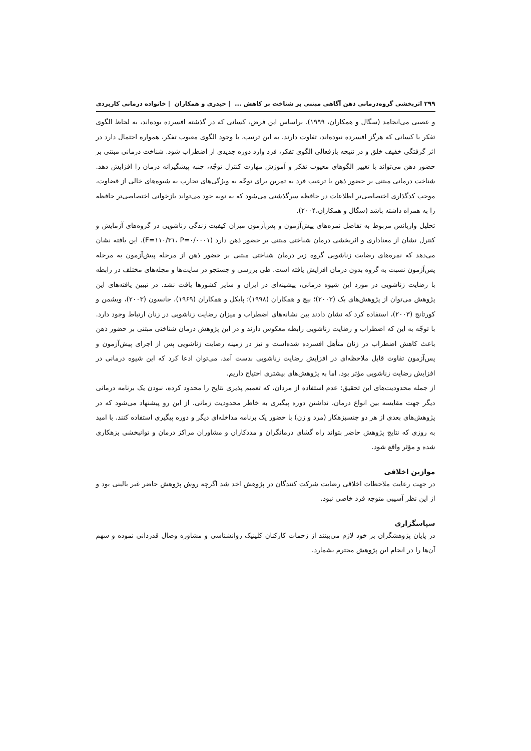۲۹۹ اثربخشی گروه‌درمانی ذهن آگاهی مبتنی بر شناخت بر کاهش ... | حیدری و همکاران | خانواده درمانی کاربردی
و عصبی می‌انجامد (سگال و همکاران، ۱۹۹۹). براساس این فرض، کسانی که در گذشته افسرده بوده‌اند، به لحاظ الگوی تفکر با کسانی که هرگز افسرده نبوده‌اند، تفاوت دارند. به این ترتیب، با وجود الگوی معیوب تفکر، همواره احتمال دارد در اثر گرفتگی خفیف خلق و در نتیجه بازفعالی الگوی تفکر، فرد وارد دوره جدیدی از اضطراب شود. شناخت درمانی مبتنی بر حضور ذهن می‌تواند با تغییر الگوهای معیوب تفکر و آموزش مهارت کنترل توجّه، جنبه پیشگیرانه درمان را افزایش دهد. شناخت درمانی مبتنی بر حضور ذهن با ترغیب فرد به تمرین برای توجّه به ویژگی‌های تجارب به شیوه‌های خالی از قضاوت، موجب کدگذاری اختصاصی‌تر اطلاعات در حافظه سرگذشتی می‌شود که به نوبه خود می‌تواند بازخوانی اختصاصی‌تر حافظه را به همراه داشته باشد (سگال و همکاران،۲۰۰۴).
تحلیل واریانس مربوط به تفاضل نمره‌های پیش‌آزمون و پس‌آزمون میزان کیفیت زندگی زناشویی در گروه‌های آزمایش و کنترل نشان از معناداری و اثربخشی درمان شناختی مبتنی بر حضور ذهن دارد (F=۱۱۰/۳۱، P=۰/۰۰۰۱). این یافته نشان می‌دهد که نمره‌های رضایت زناشویی گروه زیر درمان شناختی مبتنی بر حضور ذهن از مرحله پیش‌آزمون به مرحله پس‌آزمون نسبت به گروه بدون درمان افزایش یافته است. طی بررسی و جستجو در سایت‌ها و مجله‌های مختلف در رابطه با رضایت زناشویی در مورد این شیوه درمانی، پیشینه‌ای در ایران و سایر کشورها یافت نشد. در تبیین یافته‌های این پژوهش می‌توان از پژوهش‌های بک (۲۰۰۳)؛ بیچ و همکاران (۱۹۹۸)؛ پایکل و همکاران (۱۹۶۹)، جانسون (۲۰۰۳)، ویشمن و کورتانج (۲۰۰۳)، استفاده کرد که نشان دادند بین نشانه‌های اضطراب و میزان رضایت زناشویی در زنان ارتباط وجود دارد. با توجّه به این که اضطراب و رضایت زناشویی رابطه معکوس دارند و در این پژوهش درمان شناختی مبتنی بر حضور ذهن باعث کاهش اضطراب در زنان متأهل افسرده شده‌است و نیز در زمینه رضایت زناشویی پس از اجرای پیش‌آزمون و پس‌آزمون تفاوت قابل ملاحظه‌ای در افزایش رضایت زناشویی بدست آمد، می‌توان ادعا کرد که این شیوه درمانی در افزایش رضایت زناشویی مؤثر بود. اما به پژوهش‌های بیشتری احتیاج داریم.
از جمله محدودیت‌های این تحقیق: عدم استفاده از مردان، که تعمیم پذیری نتایج را محدود کرده، نبودن یک برنامه درمانی دیگر جهت مقایسه بین انواع درمان، نداشتن دوره پیگیری به خاطر محدودیت زمانی. از این رو پیشنهاد می‌شود که در پژوهش‌های بعدی از هر دو جنسبزهکار (مرد و زن) با حضور یک برنامه مداخله‌ای دیگر و دوره پیگیری استفاده کنند. با امید به روزی که نتایج پژوهش حاضر بتواند راه گشای درمانگران و مددکاران و مشاوران مراکز درمان و توانبخشی بزهکاری شده و مؤثر واقع شود.
موازین اخلاقی
در جهت رعایت ملاحظات اخلاقی رضایت شرکت کنندگان در پژوهش اخد شد اگرچه روش پژوهش حاضر غیر بالینی بود و از این نظر آسیبی متوجه فرد خاصی نبود.
سپاسگزاری
در پایان پژوهشگران بر خود لازم می‌بینند از زحمات کارکنان کلینیک روانشناسی و مشاوره وصال قدردانی نموده و سهم آن‌ها را در انجام این پژوهش محترم بشمارد.